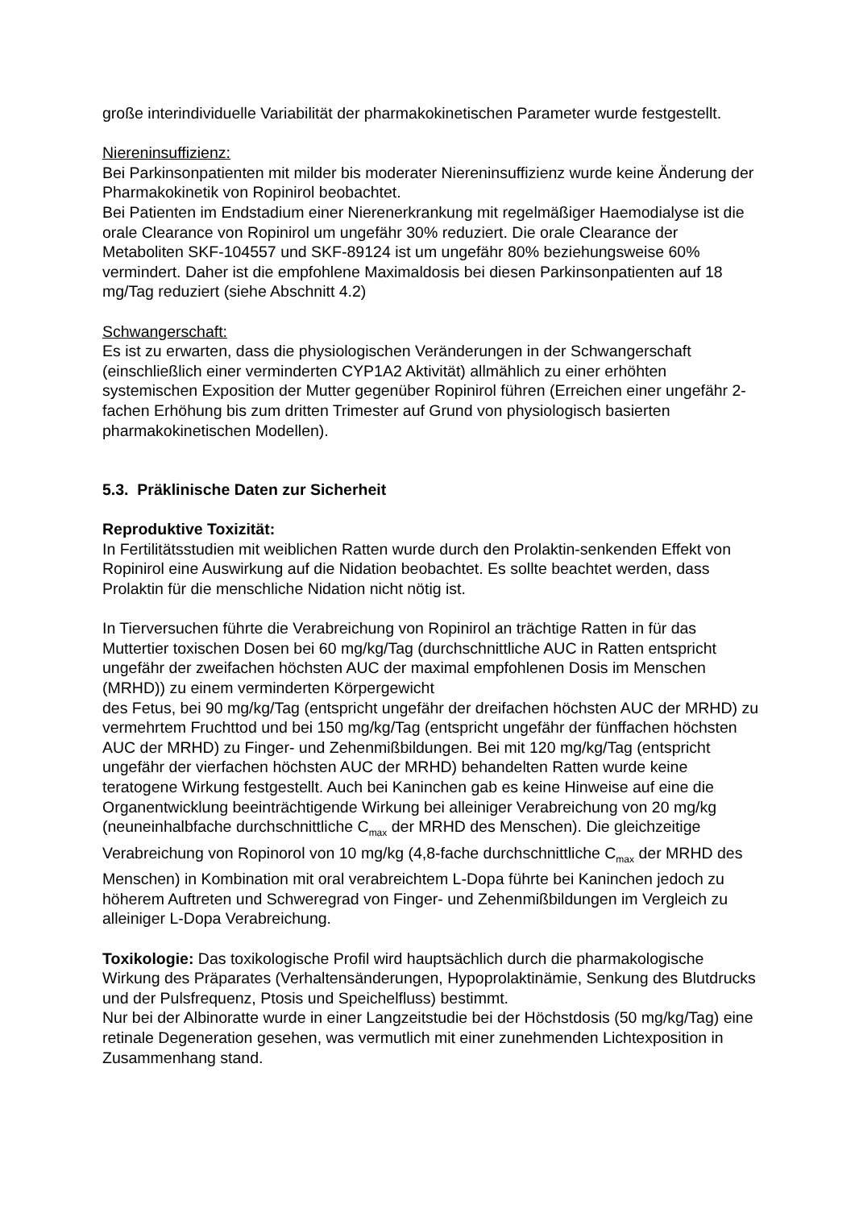große interindividuelle Variabilität der pharmakokinetischen Parameter wurde festgestellt.
Niereninsuffizienz:
Bei Parkinsonpatienten mit milder bis moderater Niereninsuffizienz wurde keine Änderung der Pharmakokinetik von Ropinirol beobachtet.
Bei Patienten im Endstadium einer Nierenerkrankung mit regelmäßiger Haemodialyse ist die orale Clearance von Ropinirol um ungefähr 30% reduziert. Die orale Clearance der Metaboliten SKF-104557 und SKF-89124 ist um ungefähr 80% beziehungsweise 60% vermindert. Daher ist die empfohlene Maximaldosis bei diesen Parkinsonpatienten auf 18 mg/Tag reduziert (siehe Abschnitt 4.2)
Schwangerschaft:
Es ist zu erwarten, dass die physiologischen Veränderungen in der Schwangerschaft (einschließlich einer verminderten CYP1A2 Aktivität) allmählich zu einer erhöhten systemischen Exposition der Mutter gegenüber Ropinirol führen (Erreichen einer ungefähr 2-fachen Erhöhung bis zum dritten Trimester auf Grund von physiologisch basierten pharmakokinetischen Modellen).
5.3. Präklinische Daten zur Sicherheit
Reproduktive Toxizität:
In Fertilitätsstudien mit weiblichen Ratten wurde durch den Prolaktin-senkenden Effekt von Ropinirol eine Auswirkung auf die Nidation beobachtet. Es sollte beachtet werden, dass Prolaktin für die menschliche Nidation nicht nötig ist.
In Tierversuchen führte die Verabreichung von Ropinirol an trächtige Ratten in für das Muttertier toxischen Dosen bei 60 mg/kg/Tag (durchschnittliche AUC in Ratten entspricht ungefähr der zweifachen höchsten AUC der maximal empfohlenen Dosis im Menschen (MRHD)) zu einem verminderten Körpergewicht
des Fetus, bei 90 mg/kg/Tag (entspricht ungefähr der dreifachen höchsten AUC der MRHD) zu vermehrtem Fruchttod und bei 150 mg/kg/Tag (entspricht ungefähr der fünffachen höchsten AUC der MRHD) zu Finger- und Zehenmißbildungen. Bei mit 120 mg/kg/Tag (entspricht ungefähr der vierfachen höchsten AUC der MRHD) behandelten Ratten wurde keine teratogene Wirkung festgestellt. Auch bei Kaninchen gab es keine Hinweise auf eine die Organentwicklung beeinträchtigende Wirkung bei alleiniger Verabreichung von 20 mg/kg (neuneinhalbfache durchschnittliche C<sub>max</sub> der MRHD des Menschen). Die gleichzeitige Verabreichung von Ropinorol von 10 mg/kg (4,8-fache durchschnittliche C<sub>max</sub> der MRHD des Menschen) in Kombination mit oral verabreichtem L-Dopa führte bei Kaninchen jedoch zu höherem Auftreten und Schweregrad von Finger- und Zehenmißbildungen im Vergleich zu alleiniger L-Dopa Verabreichung.
Toxikologie: Das toxikologische Profil wird hauptsächlich durch die pharmakologische Wirkung des Präparates (Verhaltensänderungen, Hypoprolaktinämie, Senkung des Blutdrucks und der Pulsfrequenz, Ptosis und Speichelfluss) bestimmt.
Nur bei der Albinoratte wurde in einer Langzeitstudie bei der Höchstdosis (50 mg/kg/Tag) eine retinale Degeneration gesehen, was vermutlich mit einer zunehmenden Lichtexposition in Zusammenhang stand.